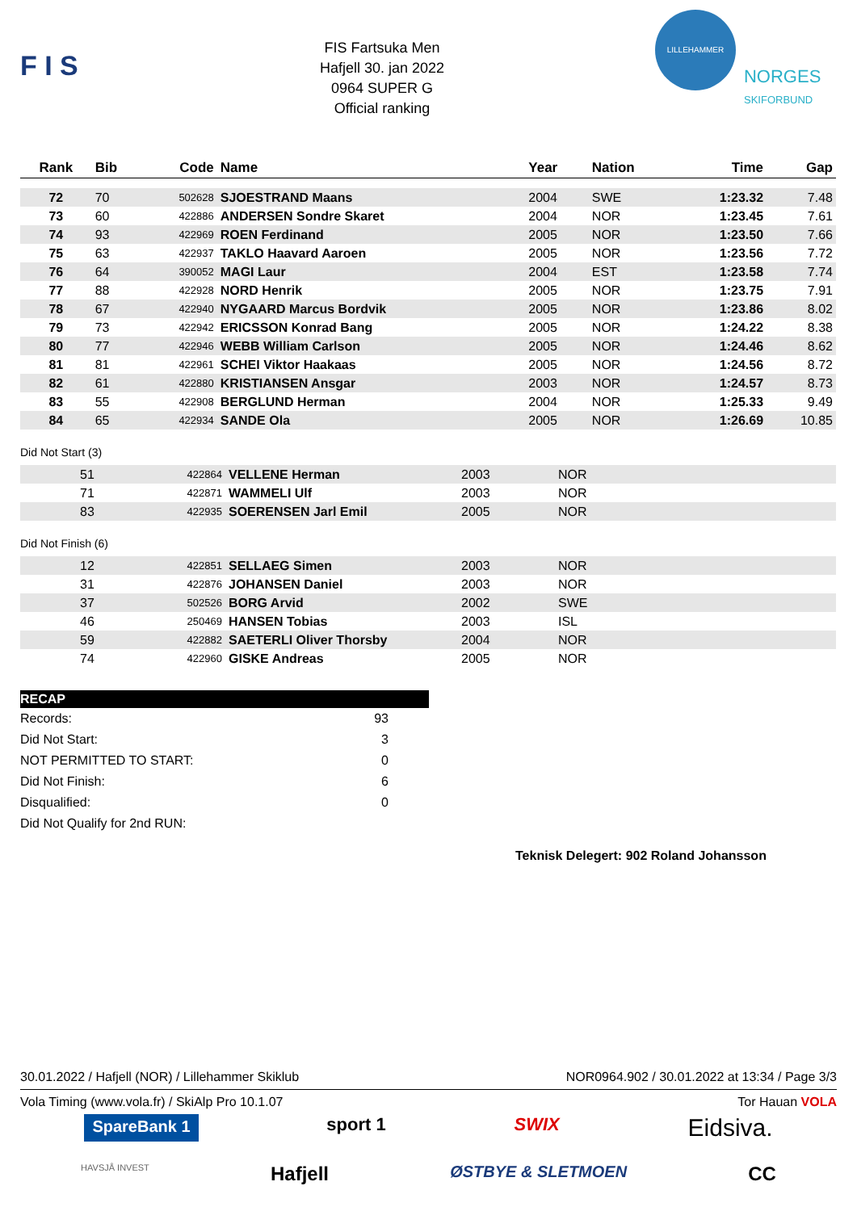F I S
FIS Fartsuka Men
Hafjell 30. jan 2022
0964 SUPER G
Official ranking
LILLEHAMMER
NORGES
SKIFORBUND
| Rank | Bib | Code | Name | Year | Nation | Time | Gap |
| --- | --- | --- | --- | --- | --- | --- | --- |
| 72 | 70 | 502628 | SJOESTRAND Maans | 2004 | SWE | 1:23.32 | 7.48 |
| 73 | 60 | 422886 | ANDERSEN Sondre Skaret | 2004 | NOR | 1:23.45 | 7.61 |
| 74 | 93 | 422969 | ROEN Ferdinand | 2005 | NOR | 1:23.50 | 7.66 |
| 75 | 63 | 422937 | TAKLO Haavard Aaroen | 2005 | NOR | 1:23.56 | 7.72 |
| 76 | 64 | 390052 | MAGI Laur | 2004 | EST | 1:23.58 | 7.74 |
| 77 | 88 | 422928 | NORD Henrik | 2005 | NOR | 1:23.75 | 7.91 |
| 78 | 67 | 422940 | NYGAARD Marcus Bordvik | 2005 | NOR | 1:23.86 | 8.02 |
| 79 | 73 | 422942 | ERICSSON Konrad Bang | 2005 | NOR | 1:24.22 | 8.38 |
| 80 | 77 | 422946 | WEBB William Carlson | 2005 | NOR | 1:24.46 | 8.62 |
| 81 | 81 | 422961 | SCHEI Viktor Haakaas | 2005 | NOR | 1:24.56 | 8.72 |
| 82 | 61 | 422880 | KRISTIANSEN Ansgar | 2003 | NOR | 1:24.57 | 8.73 |
| 83 | 55 | 422908 | BERGLUND Herman | 2004 | NOR | 1:25.33 | 9.49 |
| 84 | 65 | 422934 | SANDE Ola | 2005 | NOR | 1:26.69 | 10.85 |
Did Not Start (3)
| | 51 | 422864 | VELLENE Herman | 2003 | NOR |
| | 71 | 422871 | WAMMELI Ulf | 2003 | NOR |
| | 83 | 422935 | SOERENSEN Jarl Emil | 2005 | NOR |
Did Not Finish (6)
| | 12 | 422851 | SELLAEG Simen | 2003 | NOR |
| | 31 | 422876 | JOHANSEN Daniel | 2003 | NOR |
| | 37 | 502526 | BORG Arvid | 2002 | SWE |
| | 46 | 250469 | HANSEN Tobias | 2003 | ISL |
| | 59 | 422882 | SAETERLI Oliver Thorsby | 2004 | NOR |
| | 74 | 422960 | GISKE Andreas | 2005 | NOR |
RECAP
Records: 93
Did Not Start: 3
NOT PERMITTED TO START: 0
Did Not Finish: 6
Disqualified: 0
Did Not Qualify for 2nd RUN:
Teknisk Delegert: 902 Roland Johansson
30.01.2022 / Hafjell (NOR) / Lillehammer Skiklub NOR0964.902 / 30.01.2022 at 13:34 / Page 3/3
Vola Timing (www.vola.fr) / SkiAlp Pro 10.1.07 Tor Hauan VOLA
SpareBank 1 sport 1 SWIX Eidsiva.
HAVSJÅ INVEST Hafjell ØSTBYE & SLETMOEN CC